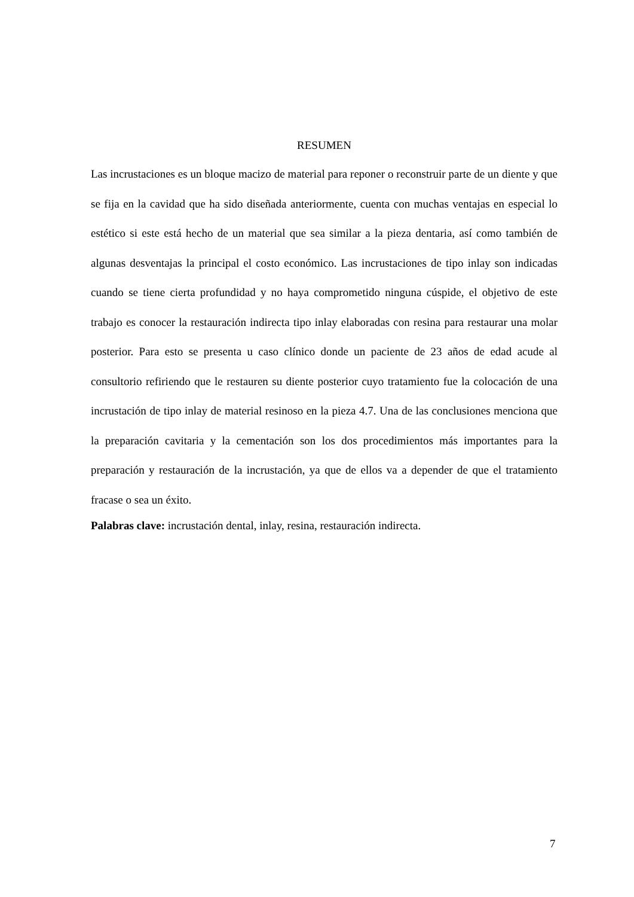RESUMEN
Las incrustaciones es un bloque macizo de material para reponer o reconstruir parte de un diente y que se fija en la cavidad que ha sido diseñada anteriormente, cuenta con muchas ventajas en especial lo estético si este está hecho de un material que sea similar a la pieza dentaria, así como también de algunas desventajas la principal el costo económico. Las incrustaciones de tipo inlay son indicadas cuando se tiene cierta profundidad y no haya comprometido ninguna cúspide, el objetivo de este trabajo es conocer la restauración indirecta tipo inlay elaboradas con resina para restaurar una molar posterior. Para esto se presenta u caso clínico donde un paciente de 23 años de edad acude al consultorio refiriendo que le restauren su diente posterior cuyo tratamiento fue la colocación de una incrustación de tipo inlay de material resinoso en la pieza 4.7. Una de las conclusiones menciona que la preparación cavitaria y la cementación son los dos procedimientos más importantes para la preparación y restauración de la incrustación, ya que de ellos va a depender de que el tratamiento fracase o sea un éxito.
Palabras clave: incrustación dental, inlay, resina, restauración indirecta.
7